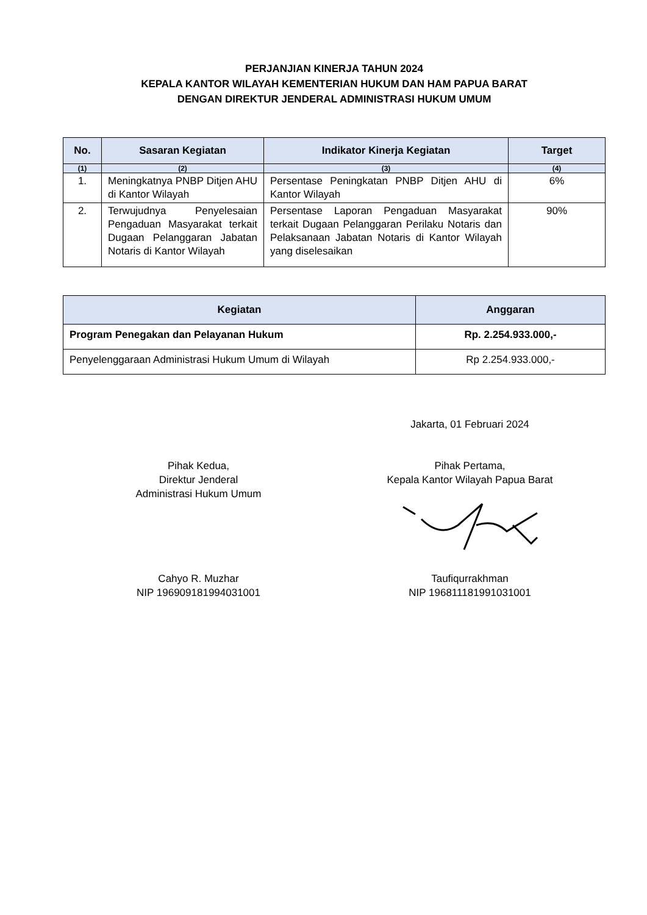PERJANJIAN KINERJA TAHUN 2024
KEPALA KANTOR WILAYAH KEMENTERIAN HUKUM DAN HAM PAPUA BARAT
DENGAN DIREKTUR JENDERAL ADMINISTRASI HUKUM UMUM
| No. | Sasaran Kegiatan | Indikator Kinerja Kegiatan | Target |
| --- | --- | --- | --- |
| (1) | (2) | (3) | (4) |
| 1. | Meningkatnya PNBP Ditjen AHU di Kantor Wilayah | Persentase Peningkatan PNBP Ditjen AHU di Kantor Wilayah | 6% |
| 2. | Terwujudnya Penyelesaian Pengaduan Masyarakat terkait Dugaan Pelanggaran Jabatan Notaris di Kantor Wilayah | Persentase Laporan Pengaduan Masyarakat terkait Dugaan Pelanggaran Perilaku Notaris dan Pelaksanaan Jabatan Notaris di Kantor Wilayah yang diselesaikan | 90% |
| Kegiatan | Anggaran |
| --- | --- |
| Program Penegakan dan Pelayanan Hukum | Rp. 2.254.933.000,- |
| Penyelenggaraan Administrasi Hukum Umum di Wilayah | Rp 2.254.933.000,- |
Jakarta, 01 Februari 2024
Pihak Kedua,
Direktur Jenderal
Administrasi Hukum Umum
Pihak Pertama,
Kepala Kantor Wilayah Papua Barat
Cahyo R. Muzhar
NIP 196909181994031001
Taufiqurrakhman
NIP 196811181991031001